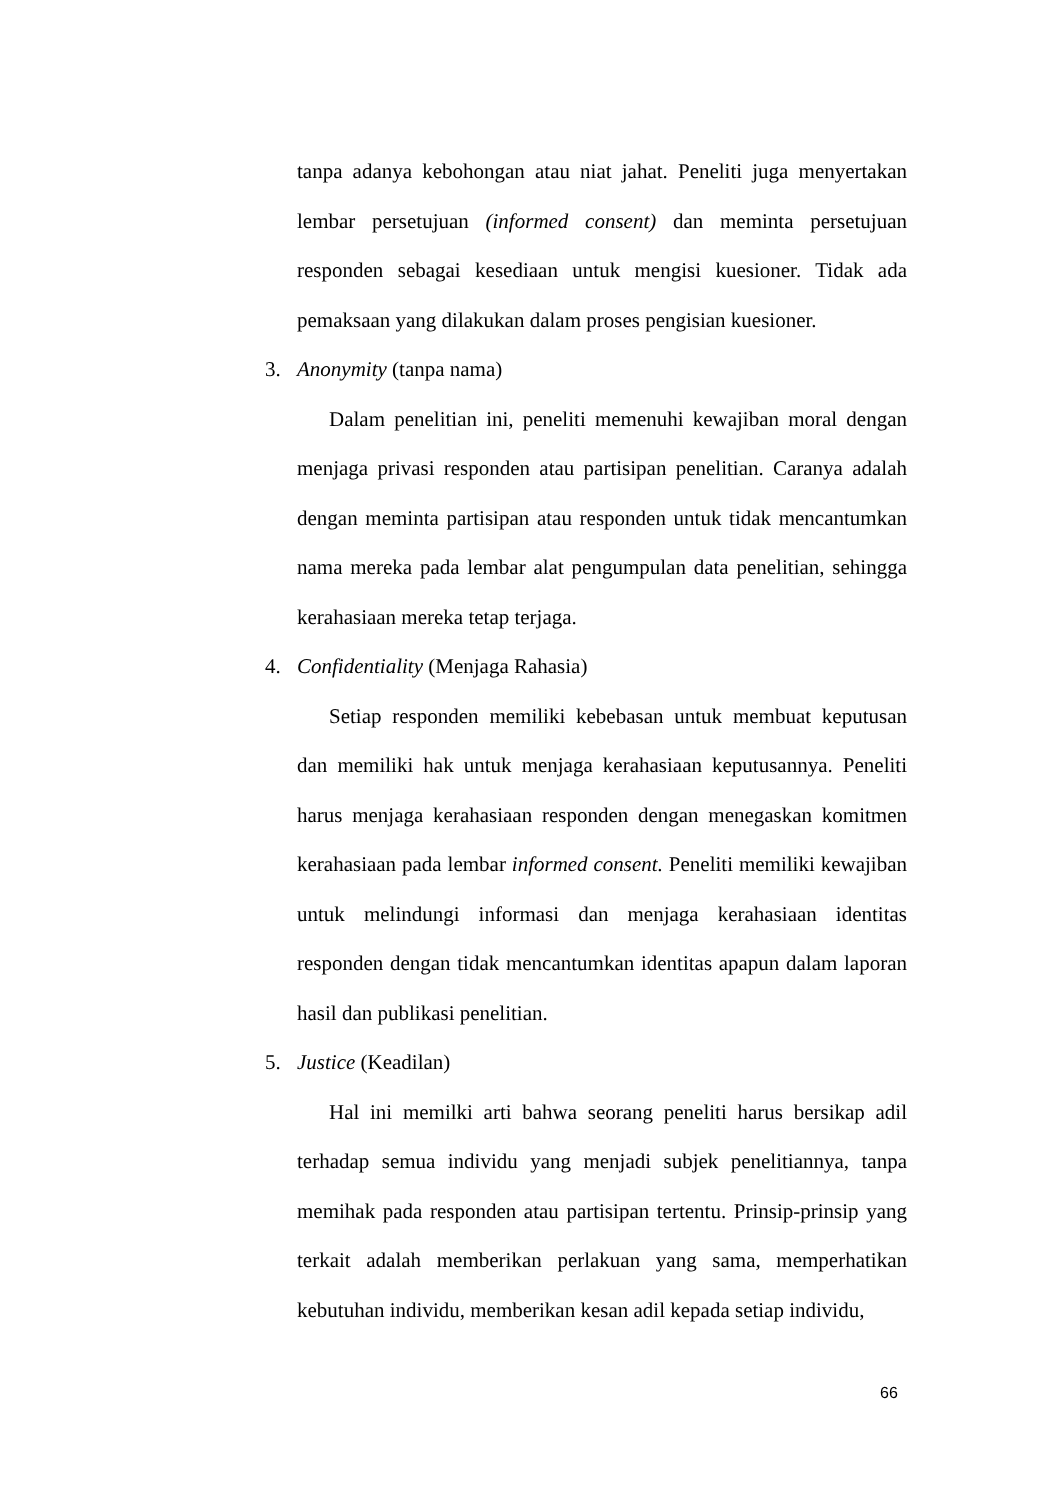tanpa adanya kebohongan atau niat jahat. Peneliti juga menyertakan lembar persetujuan (informed consent) dan meminta persetujuan responden sebagai kesediaan untuk mengisi kuesioner. Tidak ada pemaksaan yang dilakukan dalam proses pengisian kuesioner.
3. Anonymity (tanpa nama)
Dalam penelitian ini, peneliti memenuhi kewajiban moral dengan menjaga privasi responden atau partisipan penelitian. Caranya adalah dengan meminta partisipan atau responden untuk tidak mencantumkan nama mereka pada lembar alat pengumpulan data penelitian, sehingga kerahasiaan mereka tetap terjaga.
4. Confidentiality (Menjaga Rahasia)
Setiap responden memiliki kebebasan untuk membuat keputusan dan memiliki hak untuk menjaga kerahasiaan keputusannya. Peneliti harus menjaga kerahasiaan responden dengan menegaskan komitmen kerahasiaan pada lembar informed consent. Peneliti memiliki kewajiban untuk melindungi informasi dan menjaga kerahasiaan identitas responden dengan tidak mencantumkan identitas apapun dalam laporan hasil dan publikasi penelitian.
5. Justice (Keadilan)
Hal ini memilki arti bahwa seorang peneliti harus bersikap adil terhadap semua individu yang menjadi subjek penelitiannya, tanpa memihak pada responden atau partisipan tertentu. Prinsip-prinsip yang terkait adalah memberikan perlakuan yang sama, memperhatikan kebutuhan individu, memberikan kesan adil kepada setiap individu,
66